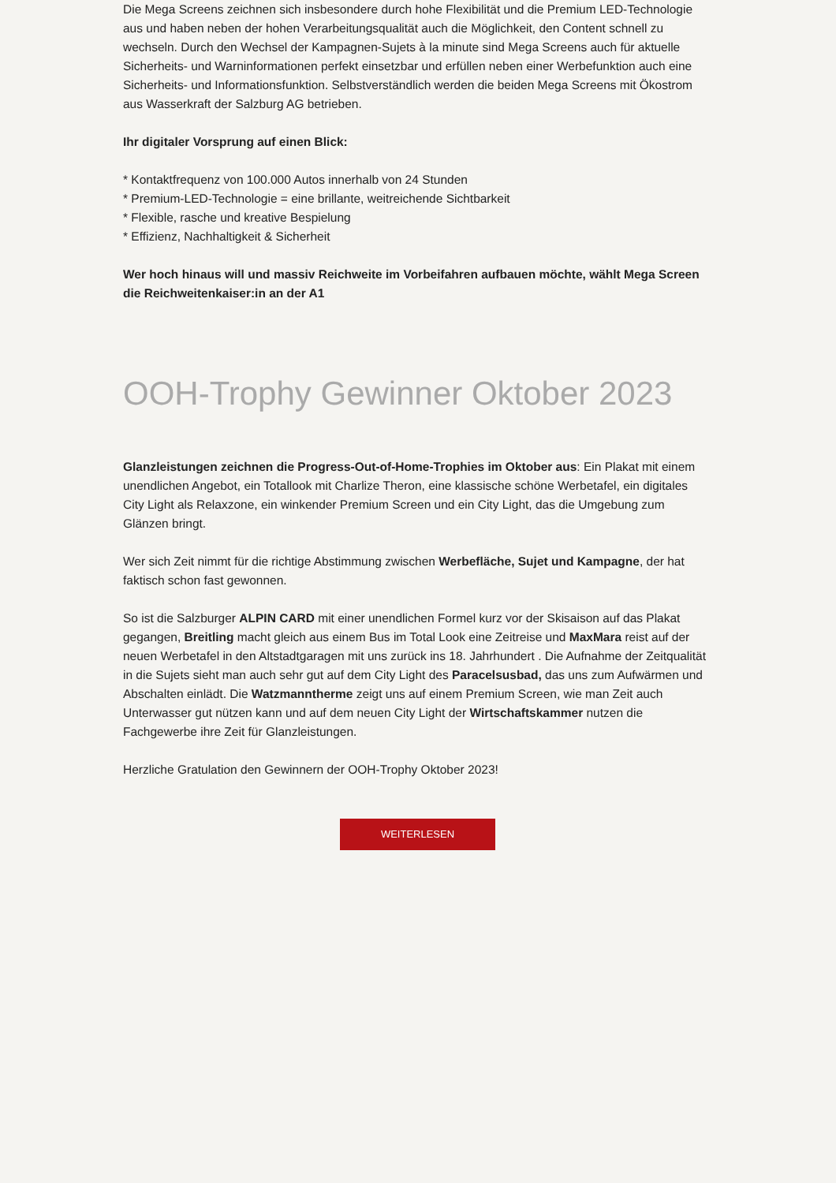Die Mega Screens zeichnen sich insbesondere durch hohe Flexibilität und die Premium LED-Technologie aus und haben neben der hohen Verarbeitungsqualität auch die Möglichkeit, den Content schnell zu wechseln. Durch den Wechsel der Kampagnen-Sujets à la minute sind Mega Screens auch für aktuelle Sicherheits- und Warninformationen perfekt einsetzbar und erfüllen neben einer Werbefunktion auch eine Sicherheits- und Informationsfunktion. Selbstverständlich werden die beiden Mega Screens mit Ökostrom aus Wasserkraft der Salzburg AG betrieben.
Ihr digitaler Vorsprung auf einen Blick:
* Kontaktfrequenz von 100.000 Autos innerhalb von 24 Stunden
* Premium-LED-Technologie = eine brillante, weitreichende Sichtbarkeit
* Flexible, rasche und kreative Bespielung
* Effizienz, Nachhaltigkeit & Sicherheit
Wer hoch hinaus will und massiv Reichweite im Vorbeifahren aufbauen möchte, wählt Mega Screen die Reichweitenkaiser:in an der A1
OOH-Trophy Gewinner Oktober 2023
Glanzleistungen zeichnen die Progress-Out-of-Home-Trophies im Oktober aus: Ein Plakat mit einem unendlichen Angebot, ein Totallook mit Charlize Theron, eine klassische schöne Werbetafel, ein digitales City Light als Relaxzone, ein winkender Premium Screen und ein City Light, das die Umgebung zum Glänzen bringt.
Wer sich Zeit nimmt für die richtige Abstimmung zwischen Werbefläche, Sujet und Kampagne, der hat faktisch schon fast gewonnen.
So ist die Salzburger ALPIN CARD mit einer unendlichen Formel kurz vor der Skisaison auf das Plakat gegangen, Breitling macht gleich aus einem Bus im Total Look eine Zeitreise und MaxMara reist auf der neuen Werbetafel in den Altstadtgaragen mit uns zurück ins 18. Jahrhundert . Die Aufnahme der Zeitqualität in die Sujets sieht man auch sehr gut auf dem City Light des Paracelsusbad, das uns zum Aufwärmen und Abschalten einlädt. Die Watzmanntherme zeigt uns auf einem Premium Screen, wie man Zeit auch Unterwasser gut nützen kann und auf dem neuen City Light der Wirtschaftskammer nutzen die Fachgewerbe ihre Zeit für Glanzleistungen.
Herzliche Gratulation den Gewinnern der OOH-Trophy Oktober 2023!
WEITERLESEN